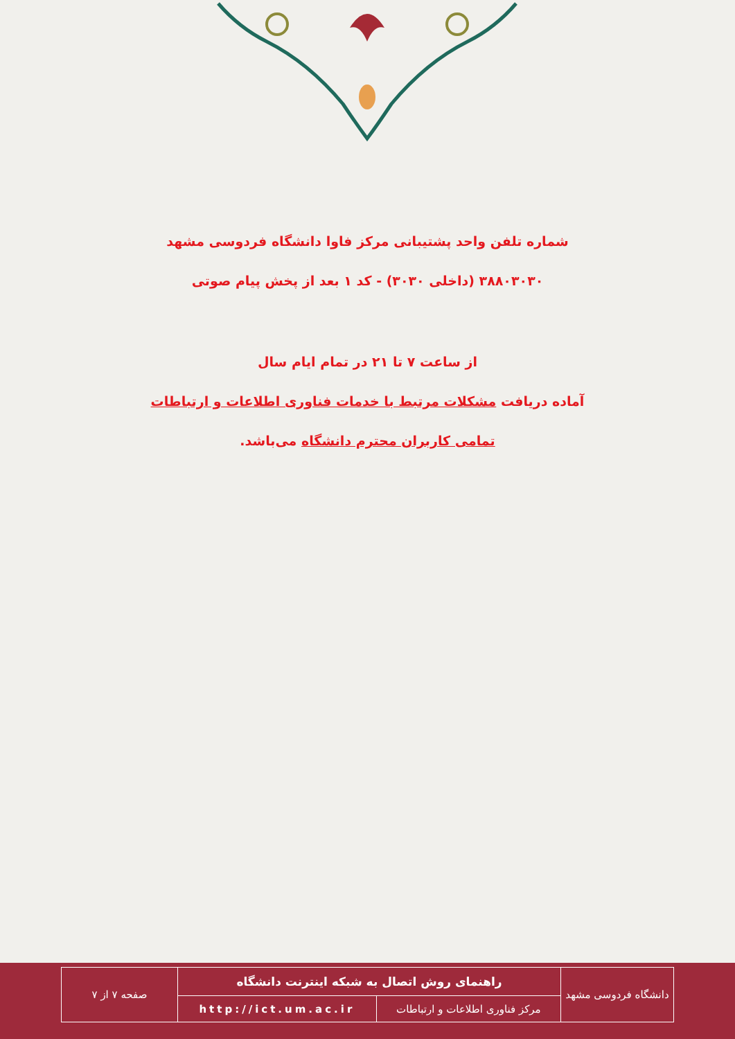شماره تلفن واحد پشتیبانی مرکز فاوا دانشگاه فردوسی مشهد
۳۸۸۰۳۰۳۰ (داخلی ۳۰۳۰) - کد ۱ بعد از پخش پیام صوتی
از ساعت ۷ تا ۲۱ در تمام ایام سال
آماده دریافت مشکلات مرتبط با خدمات فناوری اطلاعات و ارتباطات
تمامی کاربران محترم دانشگاه می‌باشد.
| دانشگاه فردوسی مشهد | راهنمای روش اتصال به شبکه اینترنت دانشگاه | | صفحه ۷ از ۷ |
| | مرکز فناوری اطلاعات و ارتباطات | http://ict.um.ac.ir | |